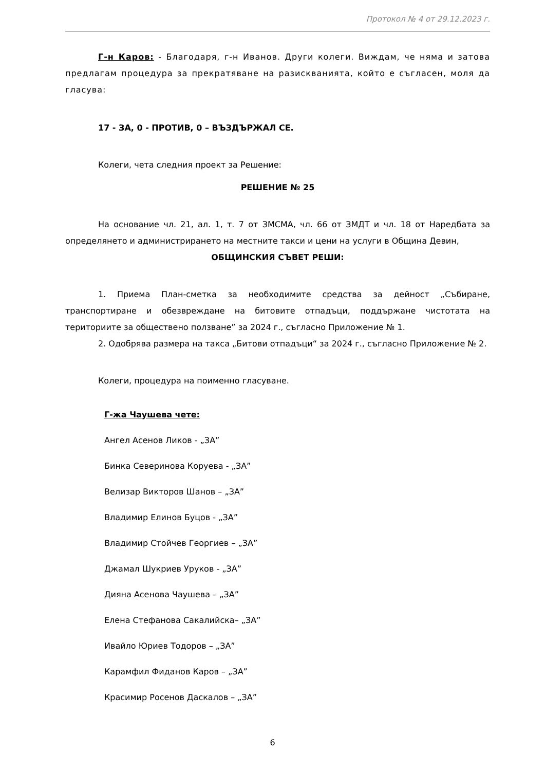Протокол № 4 от 29.12.2023 г.
Г-н Каров: - Благодаря, г-н Иванов. Други колеги. Виждам, че няма и затова предлагам процедура за прекратяване на разискванията, който е съгласен, моля да гласува:
17 - ЗА, 0 - ПРОТИВ, 0 – ВЪЗДЪРЖАЛ СЕ.
Колеги, чета следния проект за Решение:
РЕШЕНИЕ № 25
На основание чл. 21, ал. 1, т. 7 от ЗМСМА, чл. 66 от ЗМДТ и чл. 18 от Наредбата за определянето и администрирането на местните такси и цени на услуги в Община Девин,
ОБЩИНСКИЯ СЪВЕТ РЕШИ:
1. Приема План-сметка за необходимите средства за дейност „Събиране, транспортиране и обезвреждане на битовите отпадъци, поддържане чистотата на териториите за обществено ползване” за 2024 г., съгласно Приложение № 1.
2. Одобрява размера на такса „Битови отпадъци“ за 2024 г., съгласно Приложение № 2.
Колеги, процедура на поименно гласуване.
Г-жа Чаушева чете:
Ангел Асенов Ликов - „ЗА”
Бинка Северинова Коруева - „ЗА”
Велизар Викторов Шанов – „ЗА”
Владимир Елинов Буцов - „ЗА”
Владимир Стойчев Георгиев – „ЗА”
Джамал Шукриев Уруков - „ЗА”
Дияна Асенова Чаушева – „ЗА”
Елена Стефанова Сакалийска– „ЗА”
Ивайло Юриев Тодоров – „ЗА”
Карамфил Фиданов Каров – „ЗА”
Красимир Росенов Даскалов – „ЗА”
6